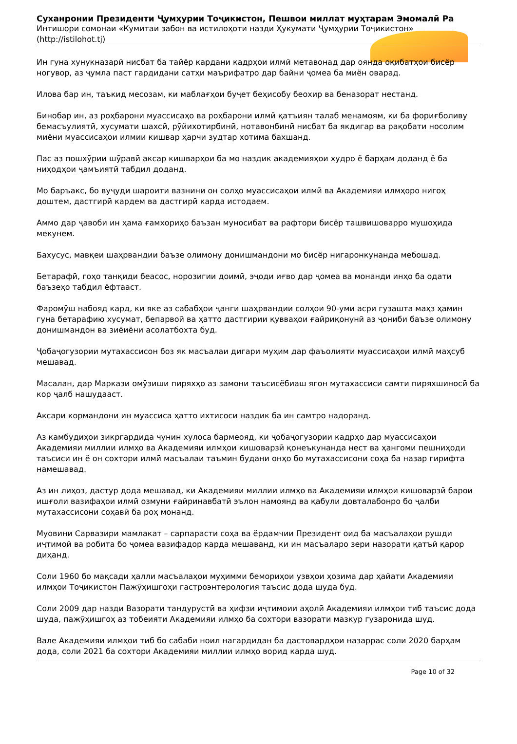Суханронии Президенти Ҷумҳурии Тоҷикистон, Пешвои миллат муҳтарам Эмомалӣ Ра
Интишори сомонаи «Кумитаи забон ва истилоҳоти назди Ҳукумати Ҷумҳурии Тоҷикистон»
(http://istilohot.tj)
Ин гуна хунукназарӣ нисбат ба тайёр кардани кадрҳои илмӣ метавонад дар оянда оқибатҳои бисёр ногувор, аз ҷумла паст гардидани сатҳи маърифатро дар байни ҷомеа ба миён оварад.
Илова бар ин, таъкид месозам, ки маблағҳои буҷет беҳисобу беохир ва беназорат нестанд.
Бинобар ин, аз роҳбарони муассисаҳо ва роҳбарони илмӣ қатъиян талаб менамоям, ки ба фориғболиву бемасъулиятӣ, хусумати шахсӣ, рӯйихотирбинӣ, нотавонбинӣ нисбат ба якдигар ва рақобати носолим миёни муассисаҳои илмии кишвар ҳарчи зудтар хотима бахшанд.
Пас аз пошхӯрии шӯравӣ аксар кишварҳои ба мо наздик академияҳои худро ё барҳам доданд ё ба ниҳодҳои ҷамъиятӣ табдил доданд.
Мо баръакс, бо вуҷуди шароити вазнини он солҳо муассисаҳои илмӣ ва Академияи илмҳоро нигоҳ доштем, дастгирӣ кардем ва дастгирӣ карда истодаем.
Аммо дар ҷавоби ин ҳама ғамхориҳо баъзан муносибат ва рафтори бисёр ташвишоварро мушоҳида мекунем.
Бахусус, мавқеи шаҳрвандии баъзе олимону донишмандони мо бисёр нигаронкунанда мебошад.
Бетарафӣ, гоҳо танқиди беасос, норозигии доимӣ, эҷоди иғво дар ҷомеа ва монанди инҳо ба одати баъзеҳо табдил ёфтааст.
Фаромӯш набояд кард, ки яке аз сабабҳои ҷанги шаҳрвандии солҳои 90-уми асри гузашта маҳз ҳамин гуна бетарафию хусумат, бепарвоӣ ва ҳатто дастгирии қувваҳои ғайриқонунӣ аз ҷониби баъзе олимону донишмандон ва зиёиёни асолатбохта буд.
Ҷобаҷогузории мутахассисон боз як масъалаи дигари муҳим дар фаъолияти муассисаҳои илмӣ маҳсуб мешавад.
Масалан, дар Маркази омӯзиши пиряхҳо аз замони таъсисёбиаш ягон мутахассиси самти пиряхшиносӣ ба кор ҷалб нашудааст.
Аксари кормандони ин муассиса ҳатто ихтисоси наздик ба ин самтро надоранд.
Аз камбудиҳои зикргардида чунин хулоса бармеояд, ки ҷобаҷогузории кадрҳо дар муассисаҳои Академияи миллии илмҳо ва Академияи илмҳои кишоварзӣ қонеъкунанда нест ва ҳангоми пешниҳоди таъсиси ин ё он сохтори илмӣ масъалаи таъмин будани онҳо бо мутахассисони соҳа ба назар гирифта намешавад.
Аз ин лиҳоз, дастур дода мешавад, ки Академияи миллии илмҳо ва Академияи илмҳои кишоварзӣ барои ишғоли вазифаҳои илмӣ озмуни ғайринавбатӣ эълон намоянд ва қабули довталабонро бо ҷалби мутахассисони соҳавӣ ба роҳ монанд.
Муовини Сарвазири мамлакат – сарпарасти соҳа ва ёрдамчии Президент оид ба масъалаҳои рушди иҷтимоӣ ва робита бо ҷомеа вазифадор карда мешаванд, ки ин масъаларо зери назорати қатъӣ қарор диҳанд.
Соли 1960 бо мақсади ҳалли масъалаҳои муҳимми бемориҳои узвҳои ҳозима дар ҳайати Академияи илмҳои Тоҷикистон Пажӯҳишгоҳи гастроэнтерология таъсис дода шуда буд.
Соли 2009 дар назди Вазорати тандурустӣ ва ҳифзи иҷтимоии аҳолӣ Академияи илмҳои тиб таъсис дода шуда, пажӯҳишгоҳ аз тобеияти Академияи илмҳо ба сохтори вазорати мазкур гузаронида шуд.
Вале Академияи илмҳои тиб бо сабаби ноил нагардидан ба дастовардҳои назаррас соли 2020 барҳам дода, соли 2021 ба сохтори Академияи миллии илмҳо ворид карда шуд.
Page 10 of 32